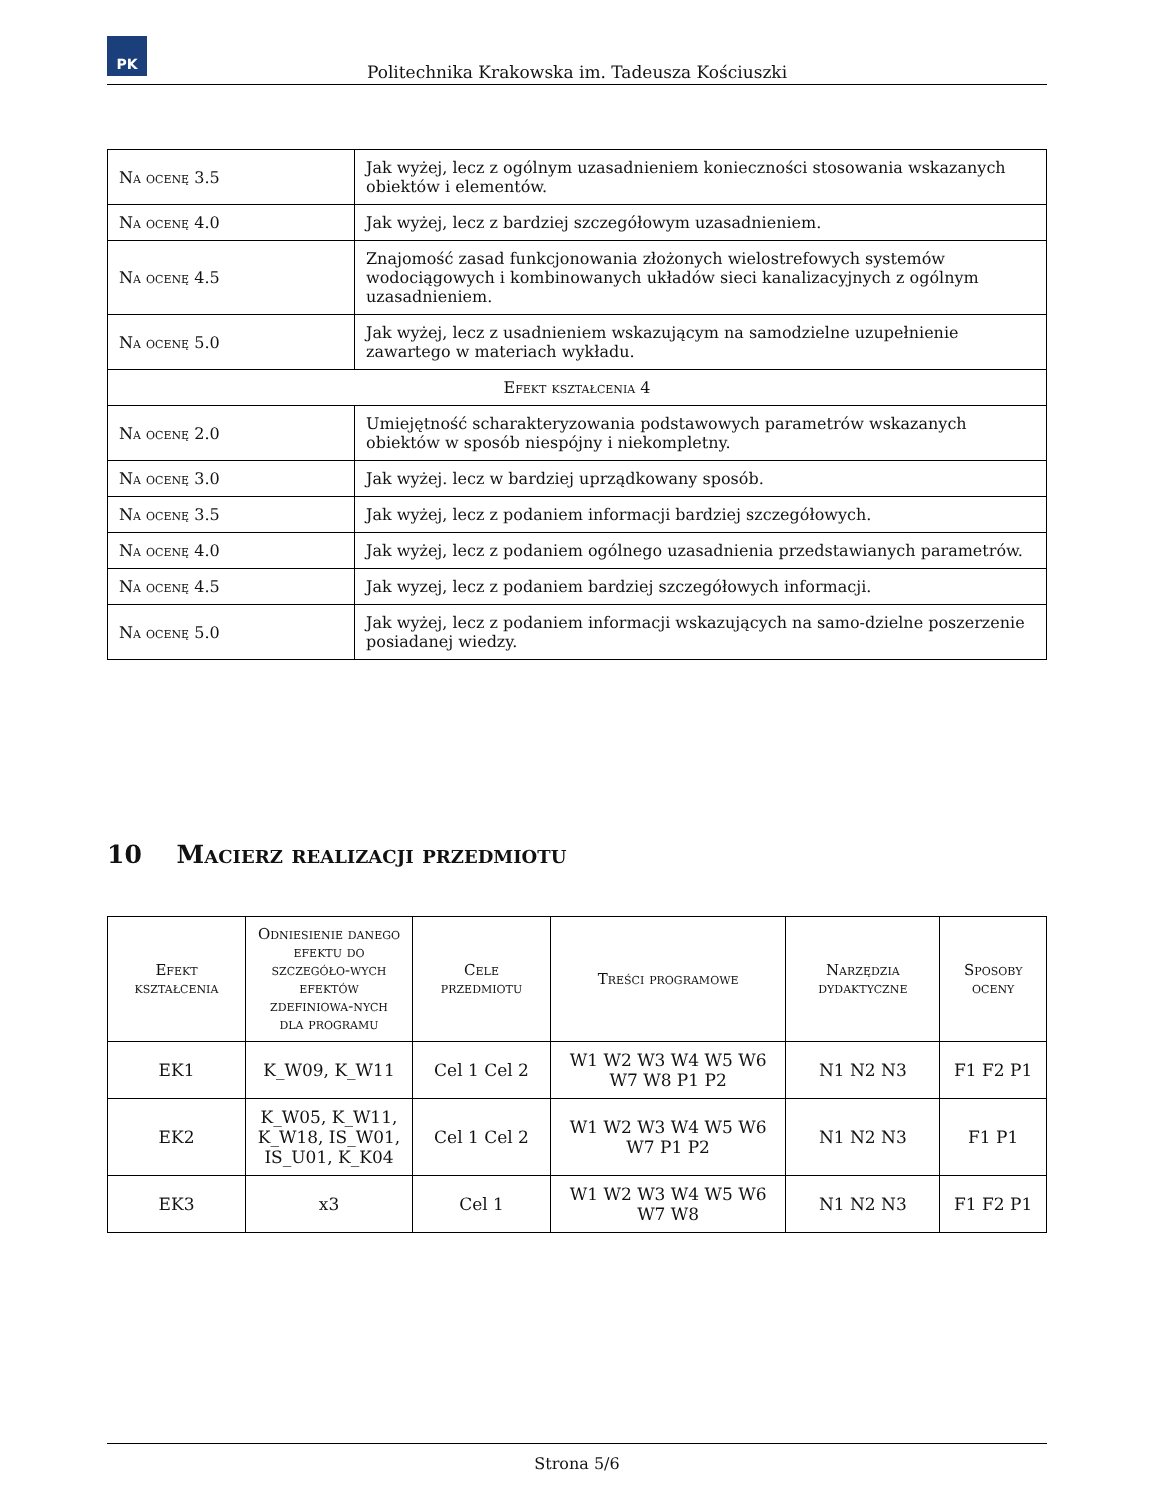PK
Politechnika Krakowska im. Tadeusza Kościuszki
| Na ocenę 3.5 | Jak wyżej, lecz z ogólnym uzasadnieniem konieczności stosowania wskazanych obiektów i elementów. |
| Na ocenę 4.0 | Jak wyżej, lecz z bardziej szczegółowym uzasadnieniem. |
| Na ocenę 4.5 | Znajomość zasad funkcjonowania złożonych wielostrefowych systemów wodociągowych i kombinowanych układów sieci kanalizacyjnych z ogólnym uzasadnieniem. |
| Na ocenę 5.0 | Jak wyżej, lecz z usadnieniem wskazującym na samodzielne uzupełnienie zawartego w materiach wykładu. |
| Efekt kształcenia 4 | |
| Na ocenę 2.0 | Umiejętność scharakteryzowania podstawowych parametrów wskazanych obiektów w sposób niespójny i niekompletny. |
| Na ocenę 3.0 | Jak wyżej. lecz w bardziej uprządkowany sposób. |
| Na ocenę 3.5 | Jak wyżej, lecz z podaniem informacji bardziej szczegółowych. |
| Na ocenę 4.0 | Jak wyżej, lecz z podaniem ogólnego uzasadnienia przedstawianych parametrów. |
| Na ocenę 4.5 | Jak wyzej, lecz z podaniem bardziej szczegółowych informacji. |
| Na ocenę 5.0 | Jak wyżej, lecz z podaniem informacji wskazujących na samo-dzielne poszerzenie posiadanej wiedzy. |
10 Macierz realizacji przedmiotu
| Efekt kształcenia | Odniesienie danego efektu do szczegóło-wych efektów zdefiniowa-nych dla programu | Cele przedmiotu | Treści programowe | Narzędzia dydaktyczne | Sposoby oceny |
| --- | --- | --- | --- | --- | --- |
| EK1 | K_W09, K_W11 | Cel 1 Cel 2 | W1 W2 W3 W4 W5 W6 W7 W8 P1 P2 | N1 N2 N3 | F1 F2 P1 |
| EK2 | K_W05, K_W11, K_W18, IS_W01, IS_U01, K_K04 | Cel 1 Cel 2 | W1 W2 W3 W4 W5 W6 W7 P1 P2 | N1 N2 N3 | F1 P1 |
| EK3 | x3 | Cel 1 | W1 W2 W3 W4 W5 W6 W7 W8 | N1 N2 N3 | F1 F2 P1 |
Strona 5/6